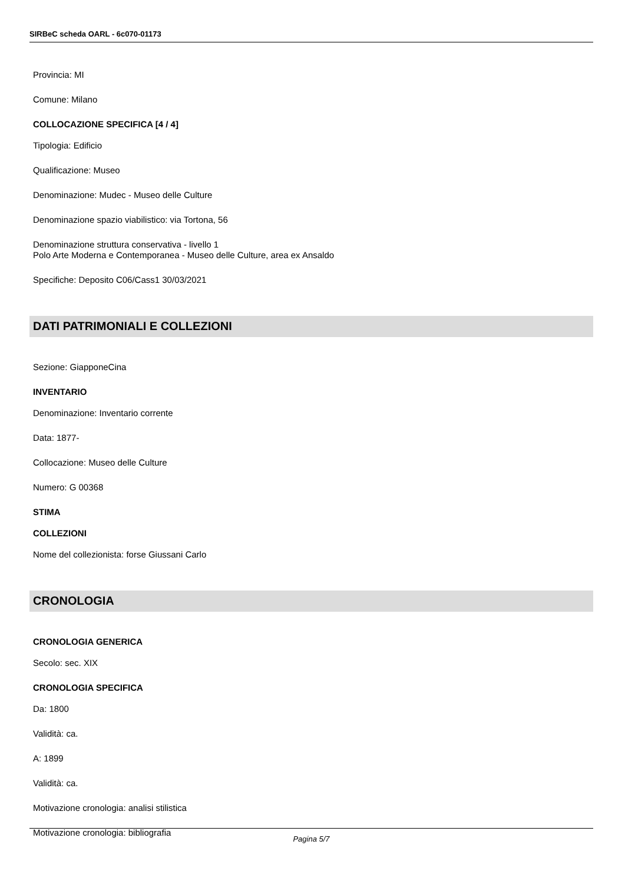SIRBeC scheda OARL - 6c070-01173
Provincia: MI
Comune: Milano
COLLOCAZIONE SPECIFICA [4 / 4]
Tipologia: Edificio
Qualificazione: Museo
Denominazione: Mudec - Museo delle Culture
Denominazione spazio viabilistico: via Tortona, 56
Denominazione struttura conservativa - livello 1
Polo Arte Moderna e Contemporanea - Museo delle Culture, area ex Ansaldo
Specifiche: Deposito C06/Cass1 30/03/2021
DATI PATRIMONIALI E COLLEZIONI
Sezione: GiapponeCina
INVENTARIO
Denominazione: Inventario corrente
Data: 1877-
Collocazione: Museo delle Culture
Numero: G 00368
STIMA
COLLEZIONI
Nome del collezionista: forse Giussani Carlo
CRONOLOGIA
CRONOLOGIA GENERICA
Secolo: sec. XIX
CRONOLOGIA SPECIFICA
Da: 1800
Validità: ca.
A: 1899
Validità: ca.
Motivazione cronologia: analisi stilistica
Motivazione cronologia: bibliografia
Pagina 5/7